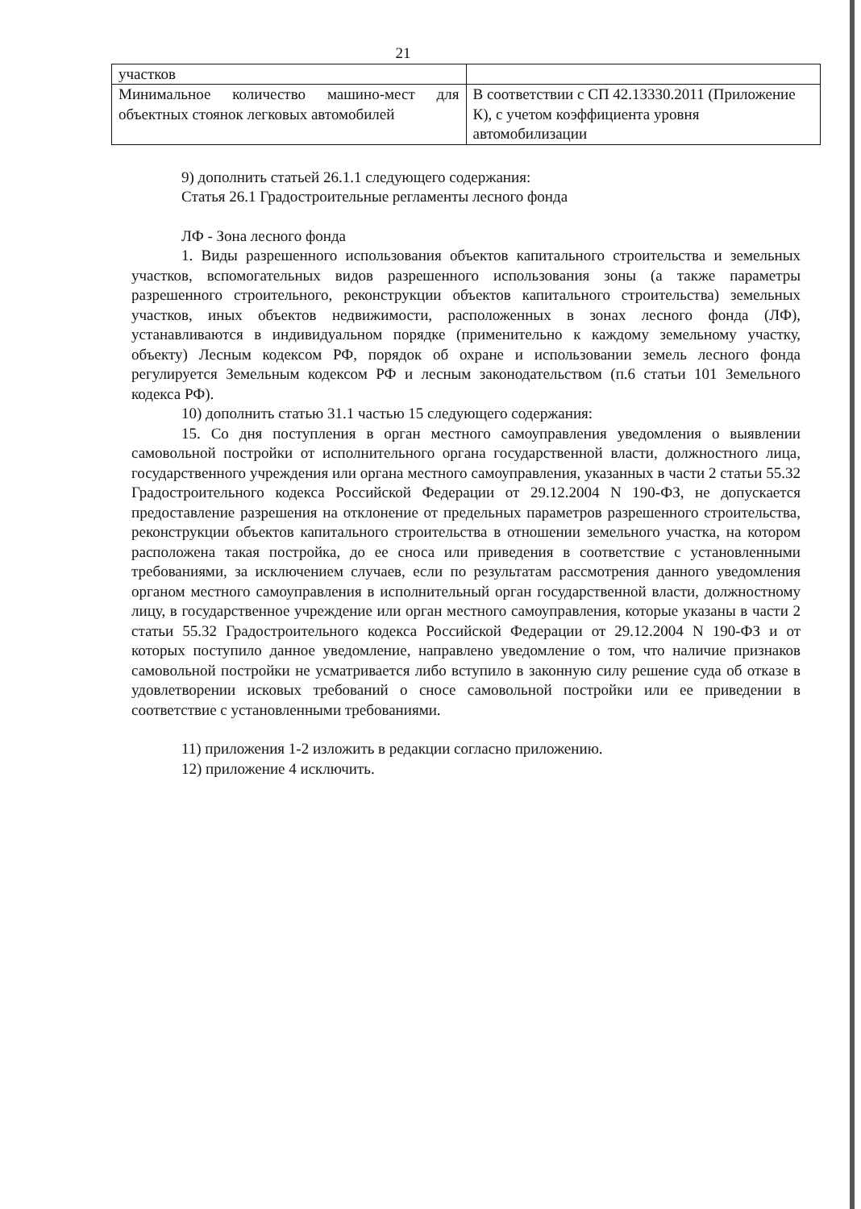21
| участков | |
| Минимальное количество машино-мест для объектных стоянок легковых автомобилей | В соответствии с СП 42.13330.2011 (Приложение К), с учетом коэффициента уровня автомобилизации |
9) дополнить статьей 26.1.1 следующего содержания:
Статья 26.1 Градостроительные регламенты лесного фонда
ЛФ - Зона лесного фонда
1. Виды разрешенного использования объектов капитального строительства и земельных участков, вспомогательных видов разрешенного использования зоны (а также параметры разрешенного строительного, реконструкции объектов капитального строительства) земельных участков, иных объектов недвижимости, расположенных в зонах лесного фонда (ЛФ), устанавливаются в индивидуальном порядке (применительно к каждому земельному участку, объекту) Лесным кодексом РФ, порядок об охране и использовании земель лесного фонда регулируется Земельным кодексом РФ и лесным законодательством (п.6 статьи 101 Земельного кодекса РФ).
10) дополнить статью 31.1 частью 15 следующего содержания:
15. Со дня поступления в орган местного самоуправления уведомления о выявлении самовольной постройки от исполнительного органа государственной власти, должностного лица, государственного учреждения или органа местного самоуправления, указанных в части 2 статьи 55.32 Градостроительного кодекса Российской Федерации от 29.12.2004 N 190-ФЗ, не допускается предоставление разрешения на отклонение от предельных параметров разрешенного строительства, реконструкции объектов капитального строительства в отношении земельного участка, на котором расположена такая постройка, до ее сноса или приведения в соответствие с установленными требованиями, за исключением случаев, если по результатам рассмотрения данного уведомления органом местного самоуправления в исполнительный орган государственной власти, должностному лицу, в государственное учреждение или орган местного самоуправления, которые указаны в части 2 статьи 55.32 Градостроительного кодекса Российской Федерации от 29.12.2004 N 190-ФЗ и от которых поступило данное уведомление, направлено уведомление о том, что наличие признаков самовольной постройки не усматривается либо вступило в законную силу решение суда об отказе в удовлетворении исковых требований о сносе самовольной постройки или ее приведении в соответствие с установленными требованиями.
11) приложения 1-2 изложить в редакции согласно приложению.
12) приложение 4 исключить.